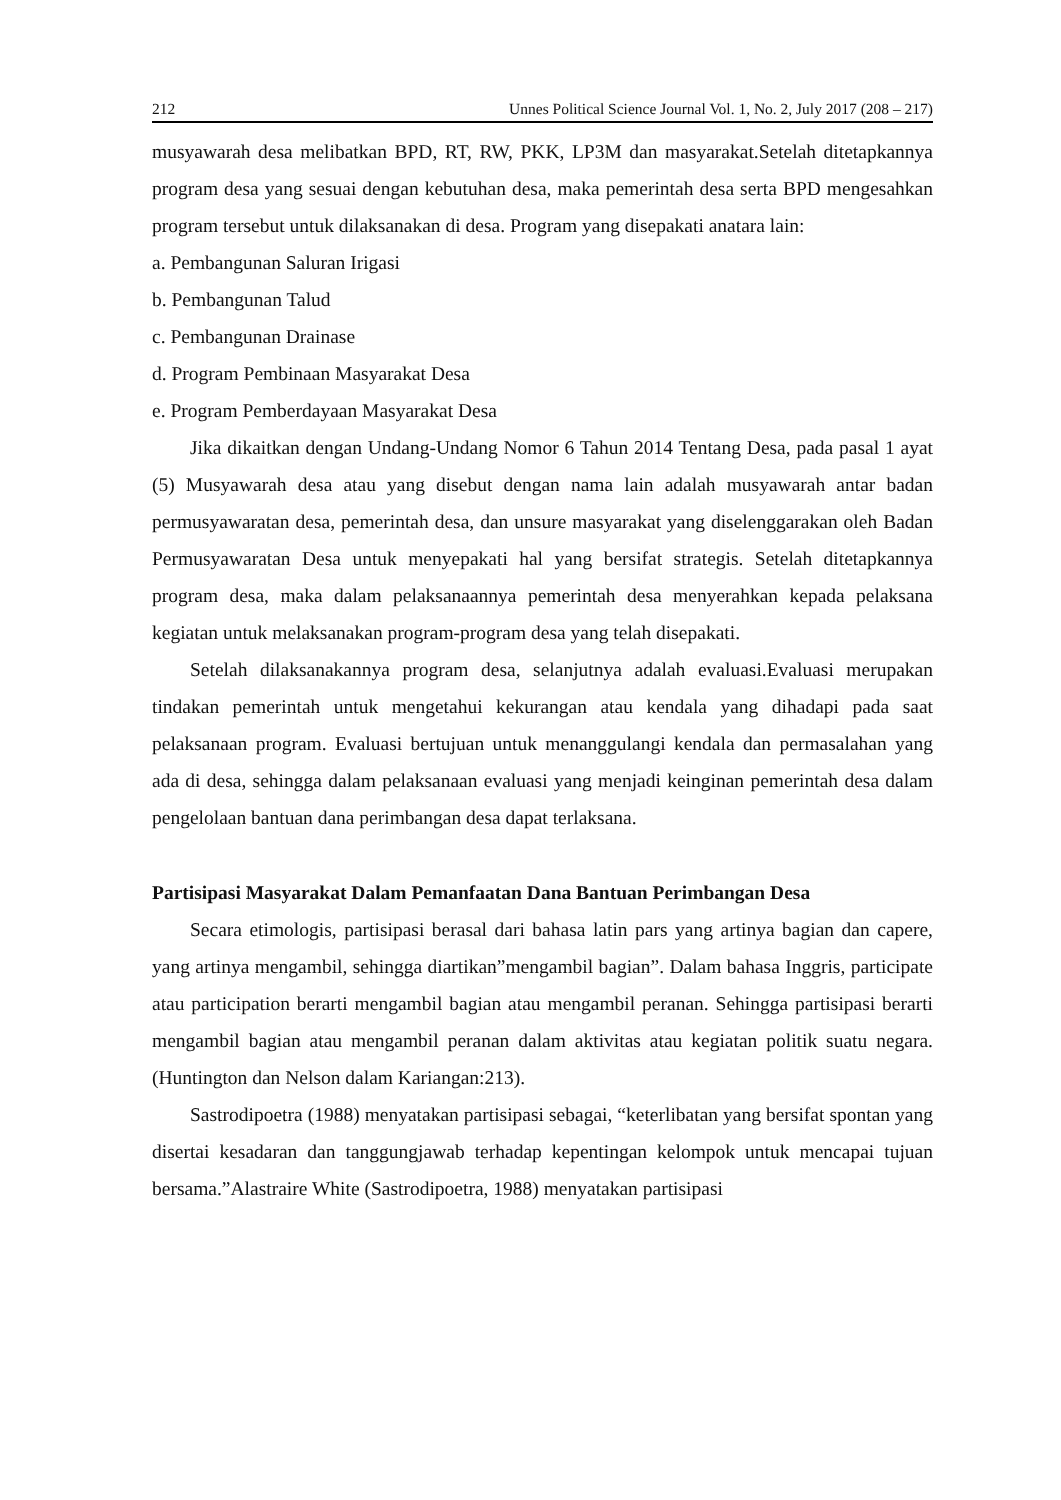212 Unnes Political Science Journal Vol. 1, No. 2, July 2017 (208 – 217)
musyawarah desa melibatkan BPD, RT, RW, PKK, LP3M dan masyarakat.Setelah ditetapkannya program desa yang sesuai dengan kebutuhan desa, maka pemerintah desa serta BPD mengesahkan program tersebut untuk dilaksanakan di desa. Program yang disepakati anatara lain:
a. Pembangunan Saluran Irigasi
b. Pembangunan Talud
c. Pembangunan Drainase
d. Program Pembinaan Masyarakat Desa
e. Program Pemberdayaan Masyarakat Desa
Jika dikaitkan dengan Undang-Undang Nomor 6 Tahun 2014 Tentang Desa, pada pasal 1 ayat (5) Musyawarah desa atau yang disebut dengan nama lain adalah musyawarah antar badan permusyawaratan desa, pemerintah desa, dan unsure masyarakat yang diselenggarakan oleh Badan Permusyawaratan Desa untuk menyepakati hal yang bersifat strategis. Setelah ditetapkannya program desa, maka dalam pelaksanaannya pemerintah desa menyerahkan kepada pelaksana kegiatan untuk melaksanakan program-program desa yang telah disepakati.
Setelah dilaksanakannya program desa, selanjutnya adalah evaluasi.Evaluasi merupakan tindakan pemerintah untuk mengetahui kekurangan atau kendala yang dihadapi pada saat pelaksanaan program. Evaluasi bertujuan untuk menanggulangi kendala dan permasalahan yang ada di desa, sehingga dalam pelaksanaan evaluasi yang menjadi keinginan pemerintah desa dalam pengelolaan bantuan dana perimbangan desa dapat terlaksana.
Partisipasi Masyarakat Dalam Pemanfaatan Dana Bantuan Perimbangan Desa
Secara etimologis, partisipasi berasal dari bahasa latin pars yang artinya bagian dan capere, yang artinya mengambil, sehingga diartikan”mengambil bagian”. Dalam bahasa Inggris, participate atau participation berarti mengambil bagian atau mengambil peranan. Sehingga partisipasi berarti mengambil bagian atau mengambil peranan dalam aktivitas atau kegiatan politik suatu negara. (Huntington dan Nelson dalam Kariangan:213).
Sastrodipoetra (1988) menyatakan partisipasi sebagai, “keterlibatan yang bersifat spontan yang disertai kesadaran dan tanggungjawab terhadap kepentingan kelompok untuk mencapai tujuan bersama.”Alastraire White (Sastrodipoetra, 1988) menyatakan partisipasi